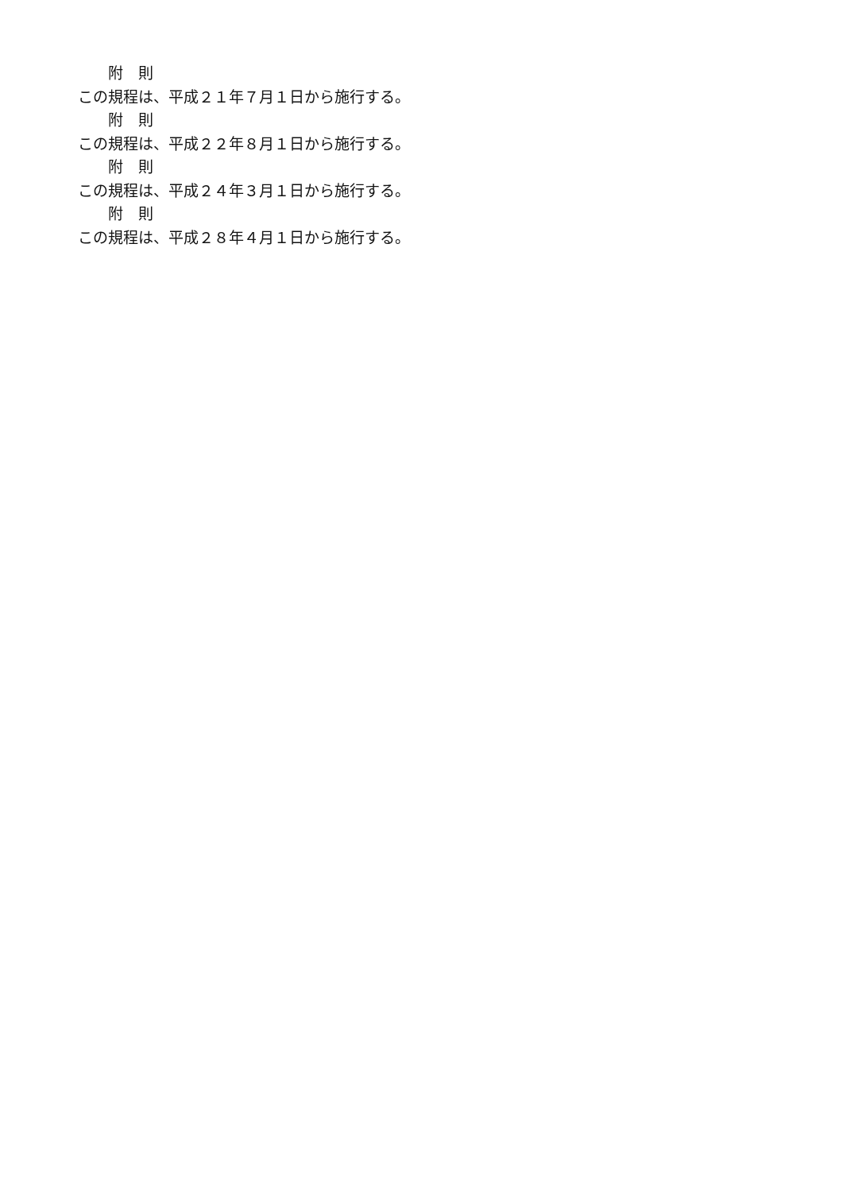附　則
この規程は、平成２１年７月１日から施行する。
附　則
この規程は、平成２２年８月１日から施行する。
附　則
この規程は、平成２４年３月１日から施行する。
附　則
この規程は、平成２８年４月１日から施行する。